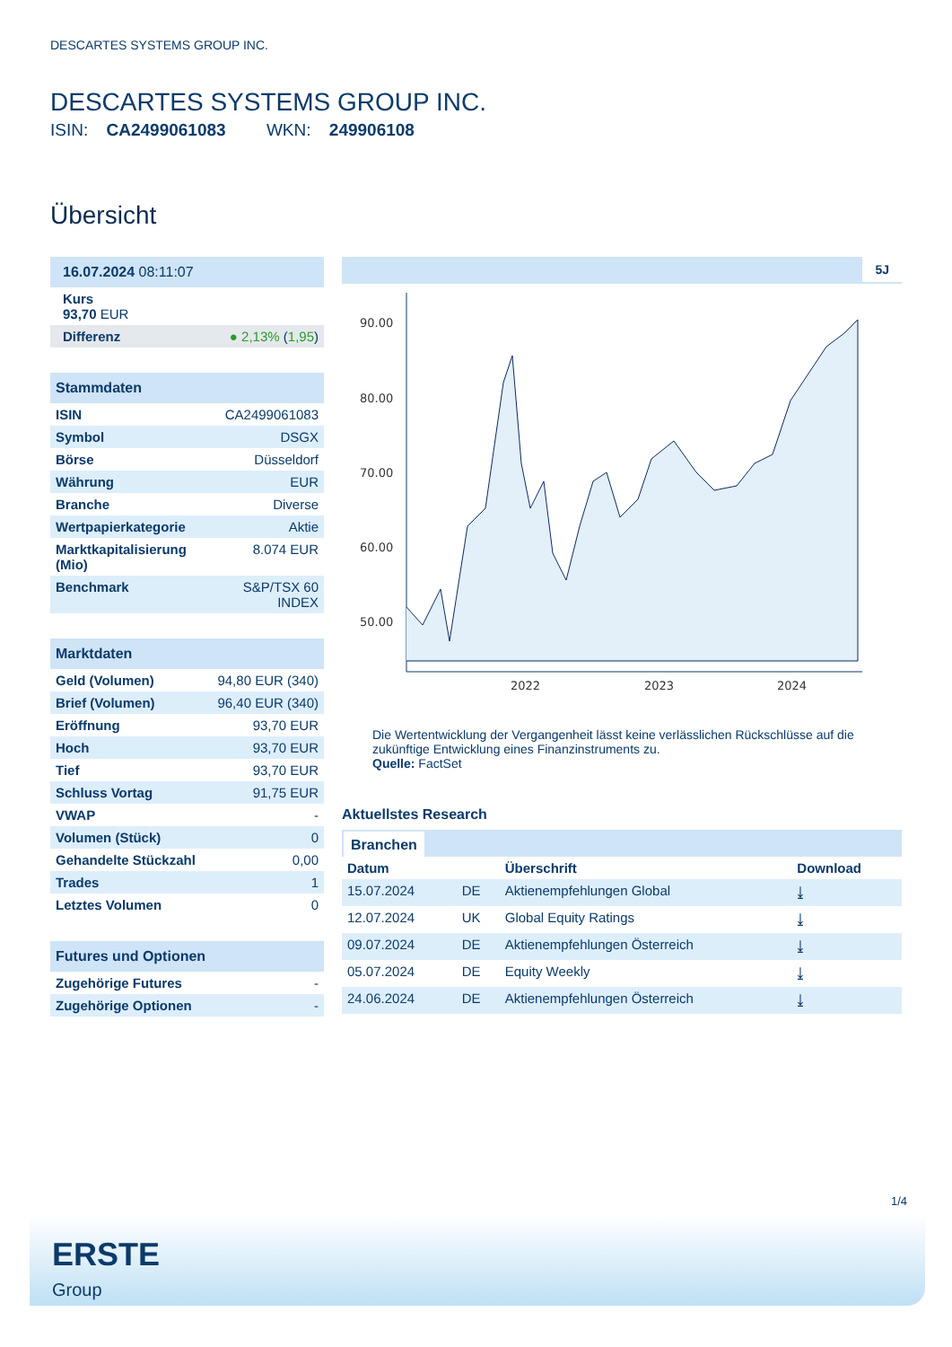DESCARTES SYSTEMS GROUP INC.
DESCARTES SYSTEMS GROUP INC.
ISIN: CA2499061083 WKN: 249906108
Übersicht
16.07.2024 08:11:07
Kurs
93,70 EUR
| Differenz | ● 2,13% ( 1,95 ) |
Stammdaten
| ISIN | CA2499061083 |
| Symbol | DSGX |
| Börse | Düsseldorf |
| Währung | EUR |
| Branche | Diverse |
| Wertpapierkategorie | Aktie |
| Marktkapitalisierung (Mio) | 8.074 EUR |
| Benchmark | S&P/TSX 60 INDEX |
Marktdaten
| Geld (Volumen) | 94,80 EUR (340) |
| Brief (Volumen) | 96,40 EUR (340) |
| Eröffnung | 93,70 EUR |
| Hoch | 93,70 EUR |
| Tief | 93,70 EUR |
| Schluss Vortag | 91,75 EUR |
| VWAP | - |
| Volumen (Stück) | 0 |
| Gehandelte Stückzahl | 0,00 |
| Trades | 1 |
| Letztes Volumen | 0 |
Futures und Optionen
| Zugehörige Futures | - |
| Zugehörige Optionen | - |
5J
90.00
80.00
70.00
60.00
50.00
2022
2023
2024
Die Wertentwicklung der Vergangenheit lässt keine verlässlichen Rückschlüsse auf die zukünftige Entwicklung eines Finanzinstruments zu.
Quelle: FactSet
Aktuellstes Research
Branchen
| Datum | | Überschrift | Download |
| --- | --- | --- | --- |
| 15.07.2024 | DE | Aktienempfehlungen Global | ⤓ |
| 12.07.2024 | UK | Global Equity Ratings | ⤓ |
| 09.07.2024 | DE | Aktienempfehlungen Österreich | ⤓ |
| 05.07.2024 | DE | Equity Weekly | ⤓ |
| 24.06.2024 | DE | Aktienempfehlungen Österreich | ⤓ |
1/4
ERSTE
Group